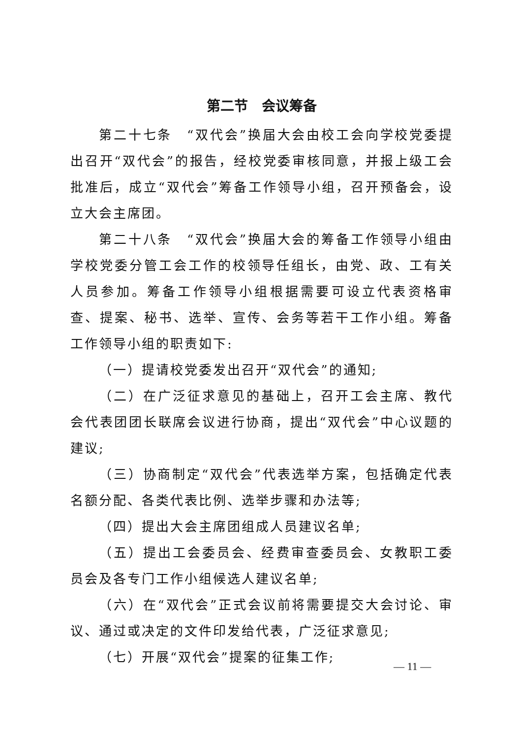第二节　会议筹备
第二十七条　“双代会”换届大会由校工会向学校党委提出召开“双代会”的报告，经校党委审核同意，并报上级工会批准后，成立“双代会”筹备工作领导小组，召开预备会，设立大会主席团。
第二十八条　“双代会”换届大会的筹备工作领导小组由学校党委分管工会工作的校领导任组长，由党、政、工有关人员参加。筹备工作领导小组根据需要可设立代表资格审查、提案、秘书、选举、宣传、会务等若干工作小组。筹备工作领导小组的职责如下:
（一）提请校党委发出召开“双代会”的通知;
（二）在广泛征求意见的基础上，召开工会主席、教代会代表团团长联席会议进行协商，提出“双代会”中心议题的建议;
（三）协商制定“双代会”代表选举方案，包括确定代表名额分配、各类代表比例、选举步骤和办法等;
（四）提出大会主席团组成人员建议名单;
（五）提出工会委员会、经费审查委员会、女教职工委员会及各专门工作小组候选人建议名单;
（六）在“双代会”正式会议前将需要提交大会讨论、审议、通过或决定的文件印发给代表，广泛征求意见;
（七）开展“双代会”提案的征集工作;
— 11 —